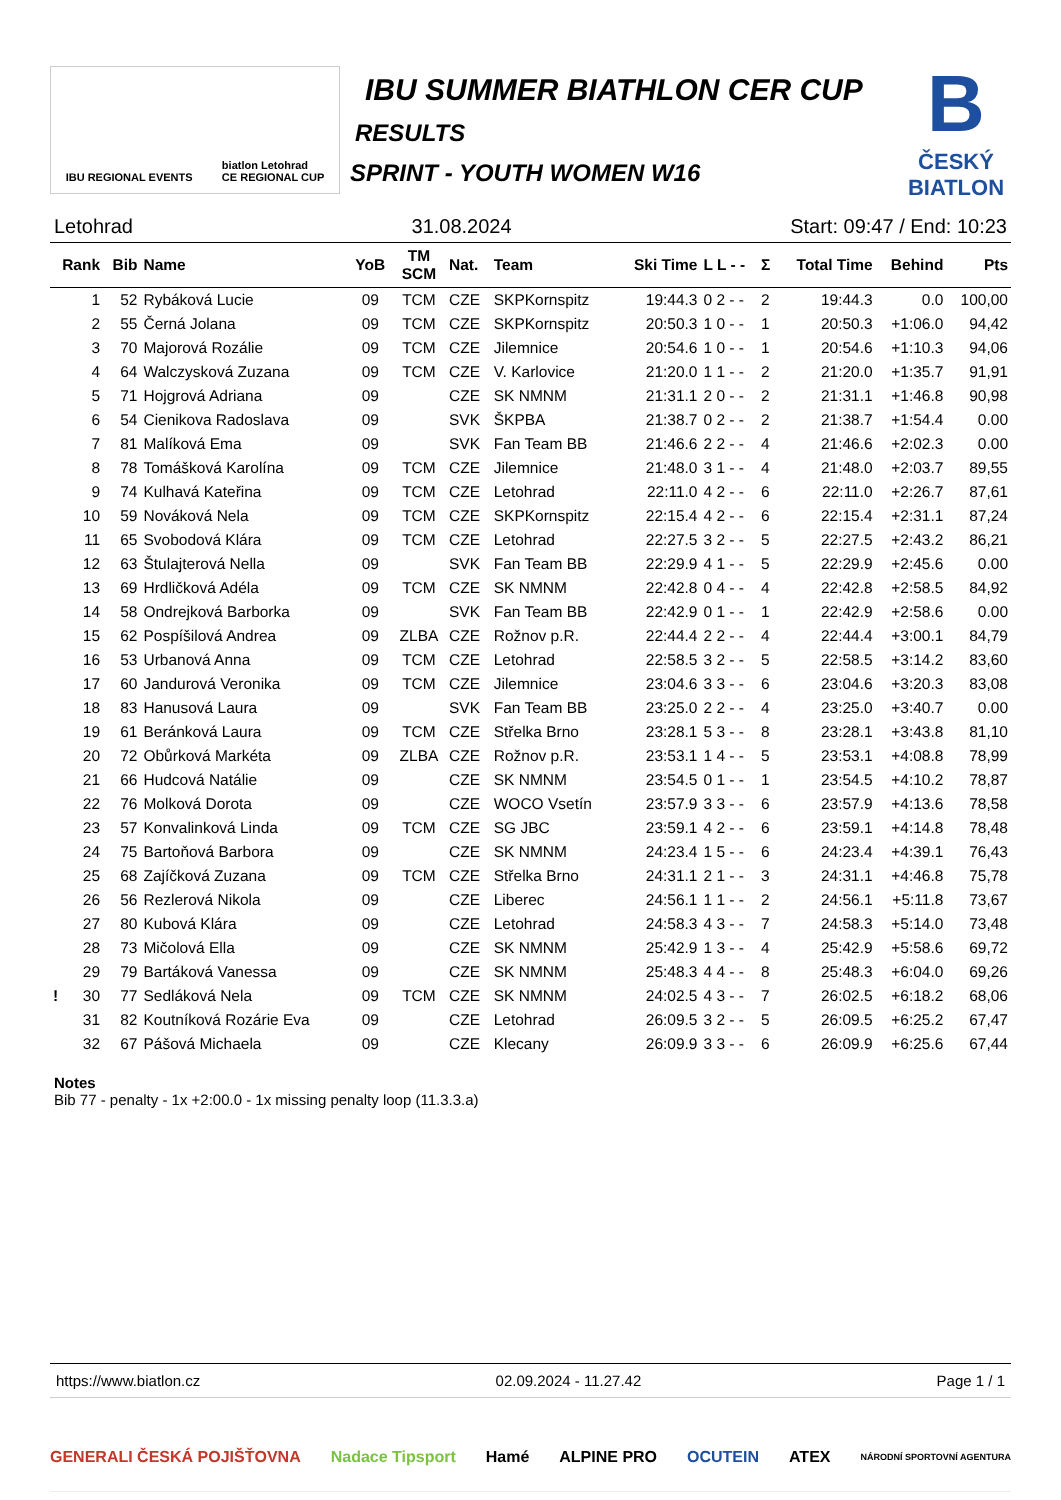IBU REGIONAL EVENTS biatlon Letohrad
CE REGIONAL CUP
IBU SUMMER BIATHLON CER CUP
RESULTS
SPRINT - YOUTH WOMEN W16
B
ČESKÝ
BIATLON
Letohrad 31.08.2024 Start: 09:47 / End: 10:23
| Rank | Bib | Name | YoB | TM SCM | Nat. | Team | Ski Time | L L - - | Σ | Total Time | Behind | Pts |
| --- | --- | --- | --- | --- | --- | --- | --- | --- | --- | --- | --- | --- |
| 1 | 52 | Rybáková Lucie | 09 | TCM | CZE | SKPKornspitz | 19:44.3 | 0 2 - - | 2 | 19:44.3 | 0.0 | 100,00 |
| 2 | 55 | Černá Jolana | 09 | TCM | CZE | SKPKornspitz | 20:50.3 | 1 0 - - | 1 | 20:50.3 | +1:06.0 | 94,42 |
| 3 | 70 | Majorová Rozálie | 09 | TCM | CZE | Jilemnice | 20:54.6 | 1 0 - - | 1 | 20:54.6 | +1:10.3 | 94,06 |
| 4 | 64 | Walczysková Zuzana | 09 | TCM | CZE | V. Karlovice | 21:20.0 | 1 1 - - | 2 | 21:20.0 | +1:35.7 | 91,91 |
| 5 | 71 | Hojgrová Adriana | 09 | | CZE | SK NMNM | 21:31.1 | 2 0 - - | 2 | 21:31.1 | +1:46.8 | 90,98 |
| 6 | 54 | Cienikova Radoslava | 09 | | SVK | ŠKPBA | 21:38.7 | 0 2 - - | 2 | 21:38.7 | +1:54.4 | 0.00 |
| 7 | 81 | Malíková Ema | 09 | | SVK | Fan Team BB | 21:46.6 | 2 2 - - | 4 | 21:46.6 | +2:02.3 | 0.00 |
| 8 | 78 | Tomášková Karolína | 09 | TCM | CZE | Jilemnice | 21:48.0 | 3 1 - - | 4 | 21:48.0 | +2:03.7 | 89,55 |
| 9 | 74 | Kulhavá Kateřina | 09 | TCM | CZE | Letohrad | 22:11.0 | 4 2 - - | 6 | 22:11.0 | +2:26.7 | 87,61 |
| 10 | 59 | Nováková Nela | 09 | TCM | CZE | SKPKornspitz | 22:15.4 | 4 2 - - | 6 | 22:15.4 | +2:31.1 | 87,24 |
| 11 | 65 | Svobodová Klára | 09 | TCM | CZE | Letohrad | 22:27.5 | 3 2 - - | 5 | 22:27.5 | +2:43.2 | 86,21 |
| 12 | 63 | Štulajterová Nella | 09 | | SVK | Fan Team BB | 22:29.9 | 4 1 - - | 5 | 22:29.9 | +2:45.6 | 0.00 |
| 13 | 69 | Hrdličková Adéla | 09 | TCM | CZE | SK NMNM | 22:42.8 | 0 4 - - | 4 | 22:42.8 | +2:58.5 | 84,92 |
| 14 | 58 | Ondrejková Barborka | 09 | | SVK | Fan Team BB | 22:42.9 | 0 1 - - | 1 | 22:42.9 | +2:58.6 | 0.00 |
| 15 | 62 | Pospíšilová Andrea | 09 | ZLBA | CZE | Rožnov p.R. | 22:44.4 | 2 2 - - | 4 | 22:44.4 | +3:00.1 | 84,79 |
| 16 | 53 | Urbanová Anna | 09 | TCM | CZE | Letohrad | 22:58.5 | 3 2 - - | 5 | 22:58.5 | +3:14.2 | 83,60 |
| 17 | 60 | Jandurová Veronika | 09 | TCM | CZE | Jilemnice | 23:04.6 | 3 3 - - | 6 | 23:04.6 | +3:20.3 | 83,08 |
| 18 | 83 | Hanusová Laura | 09 | | SVK | Fan Team BB | 23:25.0 | 2 2 - - | 4 | 23:25.0 | +3:40.7 | 0.00 |
| 19 | 61 | Beránková Laura | 09 | TCM | CZE | Střelka Brno | 23:28.1 | 5 3 - - | 8 | 23:28.1 | +3:43.8 | 81,10 |
| 20 | 72 | Obůrková Markéta | 09 | ZLBA | CZE | Rožnov p.R. | 23:53.1 | 1 4 - - | 5 | 23:53.1 | +4:08.8 | 78,99 |
| 21 | 66 | Hudcová Natálie | 09 | | CZE | SK NMNM | 23:54.5 | 0 1 - - | 1 | 23:54.5 | +4:10.2 | 78,87 |
| 22 | 76 | Molková Dorota | 09 | | CZE | WOCO Vsetín | 23:57.9 | 3 3 - - | 6 | 23:57.9 | +4:13.6 | 78,58 |
| 23 | 57 | Konvalinková Linda | 09 | TCM | CZE | SG JBC | 23:59.1 | 4 2 - - | 6 | 23:59.1 | +4:14.8 | 78,48 |
| 24 | 75 | Bartoňová Barbora | 09 | | CZE | SK NMNM | 24:23.4 | 1 5 - - | 6 | 24:23.4 | +4:39.1 | 76,43 |
| 25 | 68 | Zajíčková Zuzana | 09 | TCM | CZE | Střelka Brno | 24:31.1 | 2 1 - - | 3 | 24:31.1 | +4:46.8 | 75,78 |
| 26 | 56 | Rezlerová Nikola | 09 | | CZE | Liberec | 24:56.1 | 1 1 - - | 2 | 24:56.1 | +5:11.8 | 73,67 |
| 27 | 80 | Kubová Klára | 09 | | CZE | Letohrad | 24:58.3 | 4 3 - - | 7 | 24:58.3 | +5:14.0 | 73,48 |
| 28 | 73 | Mičolová Ella | 09 | | CZE | SK NMNM | 25:42.9 | 1 3 - - | 4 | 25:42.9 | +5:58.6 | 69,72 |
| 29 | 79 | Bartáková Vanessa | 09 | | CZE | SK NMNM | 25:48.3 | 4 4 - - | 8 | 25:48.3 | +6:04.0 | 69,26 |
| ! 30 | 77 | Sedláková Nela | 09 | TCM | CZE | SK NMNM | 24:02.5 | 4 3 - - | 7 | 26:02.5 | +6:18.2 | 68,06 |
| 31 | 82 | Koutníková Rozárie Eva | 09 | | CZE | Letohrad | 26:09.5 | 3 2 - - | 5 | 26:09.5 | +6:25.2 | 67,47 |
| 32 | 67 | Pášová Michaela | 09 | | CZE | Klecany | 26:09.9 | 3 3 - - | 6 | 26:09.9 | +6:25.6 | 67,44 |
Notes
Bib 77 - penalty - 1x +2:00.0 - 1x missing penalty loop (11.3.3.a)
https://www.biatlon.cz 02.09.2024 - 11.27.42 Page 1 / 1
GENERALI ČESKÁ POJIŠŤOVNA Nadace Tipsport Hamé ALPINE PRO OCUTEIN ATEX NÁRODNÍ SPORTOVNÍ AGENTURA